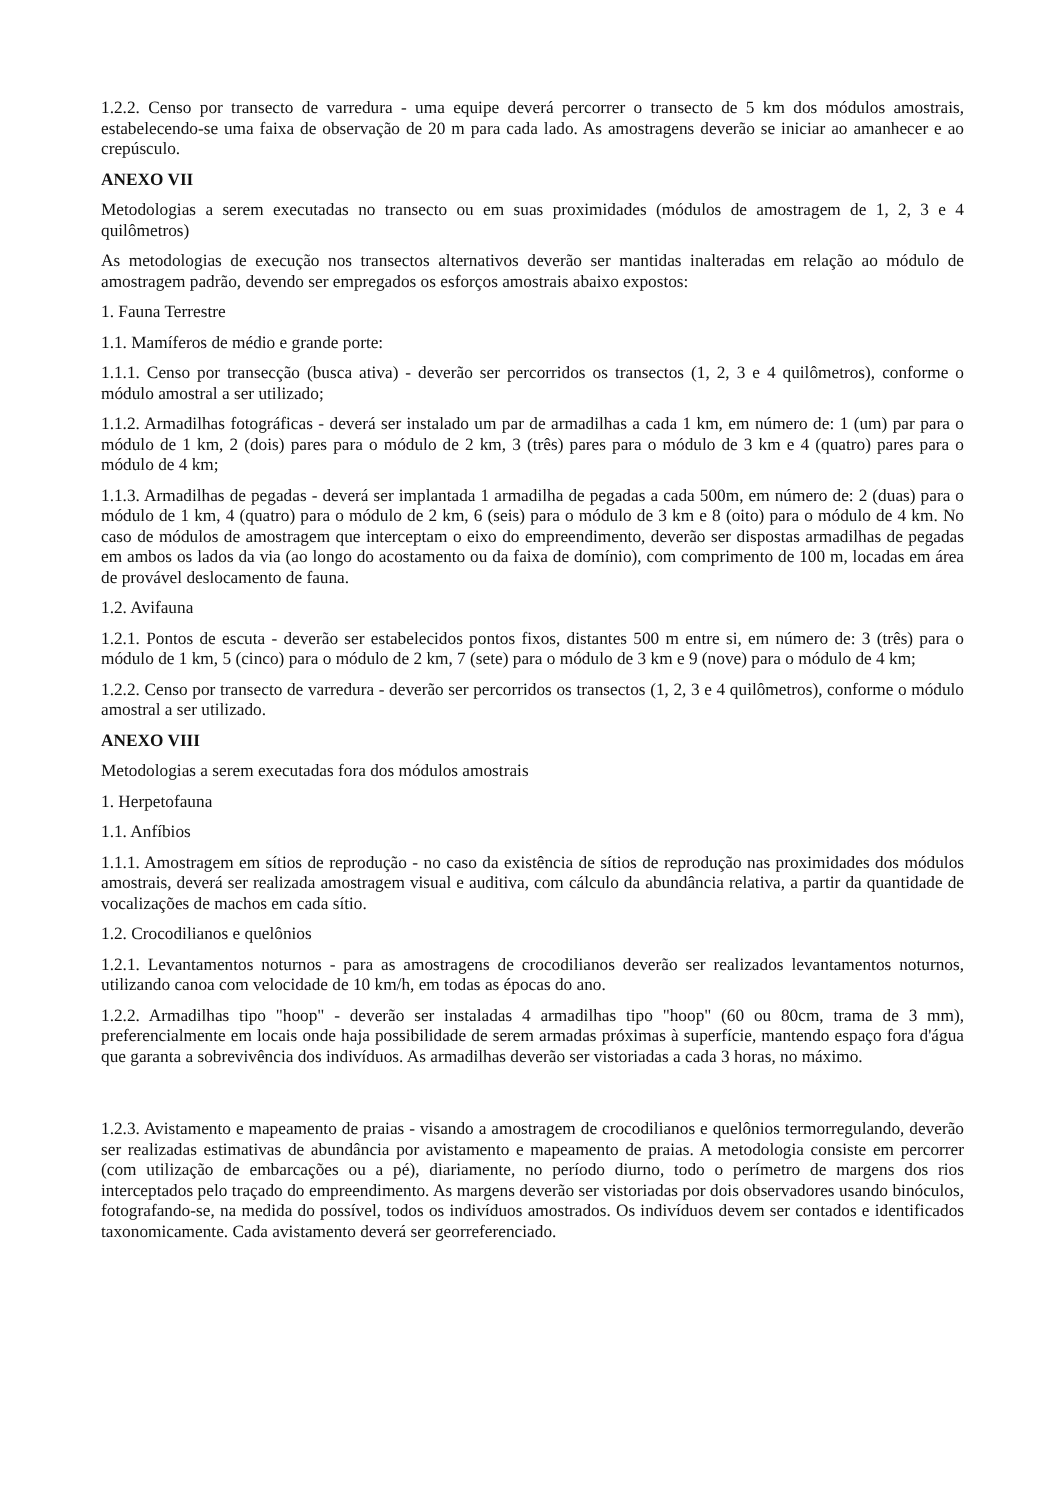1.2.2. Censo por transecto de varredura - uma equipe deverá percorrer o transecto de 5 km dos módulos amostrais, estabelecendo-se uma faixa de observação de 20 m para cada lado. As amostragens deverão se iniciar ao amanhecer e ao crepúsculo.
ANEXO VII
Metodologias a serem executadas no transecto ou em suas proximidades (módulos de amostragem de 1, 2, 3 e 4 quilômetros)
As metodologias de execução nos transectos alternativos deverão ser mantidas inalteradas em relação ao módulo de amostragem padrão, devendo ser empregados os esforços amostrais abaixo expostos:
1. Fauna Terrestre
1.1. Mamíferos de médio e grande porte:
1.1.1. Censo por transecção (busca ativa) - deverão ser percorridos os transectos (1, 2, 3 e 4 quilômetros), conforme o módulo amostral a ser utilizado;
1.1.2. Armadilhas fotográficas - deverá ser instalado um par de armadilhas a cada 1 km, em número de: 1 (um) par para o módulo de 1 km, 2 (dois) pares para o módulo de 2 km, 3 (três) pares para o módulo de 3 km e 4 (quatro) pares para o módulo de 4 km;
1.1.3. Armadilhas de pegadas - deverá ser implantada 1 armadilha de pegadas a cada 500m, em número de: 2 (duas) para o módulo de 1 km, 4 (quatro) para o módulo de 2 km, 6 (seis) para o módulo de 3 km e 8 (oito) para o módulo de 4 km. No caso de módulos de amostragem que interceptam o eixo do empreendimento, deverão ser dispostas armadilhas de pegadas em ambos os lados da via (ao longo do acostamento ou da faixa de domínio), com comprimento de 100 m, locadas em área de provável deslocamento de fauna.
1.2. Avifauna
1.2.1. Pontos de escuta - deverão ser estabelecidos pontos fixos, distantes 500 m entre si, em número de: 3 (três) para o módulo de 1 km, 5 (cinco) para o módulo de 2 km, 7 (sete) para o módulo de 3 km e 9 (nove) para o módulo de 4 km;
1.2.2. Censo por transecto de varredura - deverão ser percorridos os transectos (1, 2, 3 e 4 quilômetros), conforme o módulo amostral a ser utilizado.
ANEXO VIII
Metodologias a serem executadas fora dos módulos amostrais
1. Herpetofauna
1.1. Anfíbios
1.1.1. Amostragem em sítios de reprodução - no caso da existência de sítios de reprodução nas proximidades dos módulos amostrais, deverá ser realizada amostragem visual e auditiva, com cálculo da abundância relativa, a partir da quantidade de vocalizações de machos em cada sítio.
1.2. Crocodilianos e quelônios
1.2.1. Levantamentos noturnos - para as amostragens de crocodilianos deverão ser realizados levantamentos noturnos, utilizando canoa com velocidade de 10 km/h, em todas as épocas do ano.
1.2.2. Armadilhas tipo "hoop" - deverão ser instaladas 4 armadilhas tipo "hoop" (60 ou 80cm, trama de 3 mm), preferencialmente em locais onde haja possibilidade de serem armadas próximas à superfície, mantendo espaço fora d'água que garanta a sobrevivência dos indivíduos. As armadilhas deverão ser vistoriadas a cada 3 horas, no máximo.
1.2.3. Avistamento e mapeamento de praias - visando a amostragem de crocodilianos e quelônios termorregulando, deverão ser realizadas estimativas de abundância por avistamento e mapeamento de praias. A metodologia consiste em percorrer (com utilização de embarcações ou a pé), diariamente, no período diurno, todo o perímetro de margens dos rios interceptados pelo traçado do empreendimento. As margens deverão ser vistoriadas por dois observadores usando binóculos, fotografando-se, na medida do possível, todos os indivíduos amostrados. Os indivíduos devem ser contados e identificados taxonomicamente. Cada avistamento deverá ser georreferenciado.